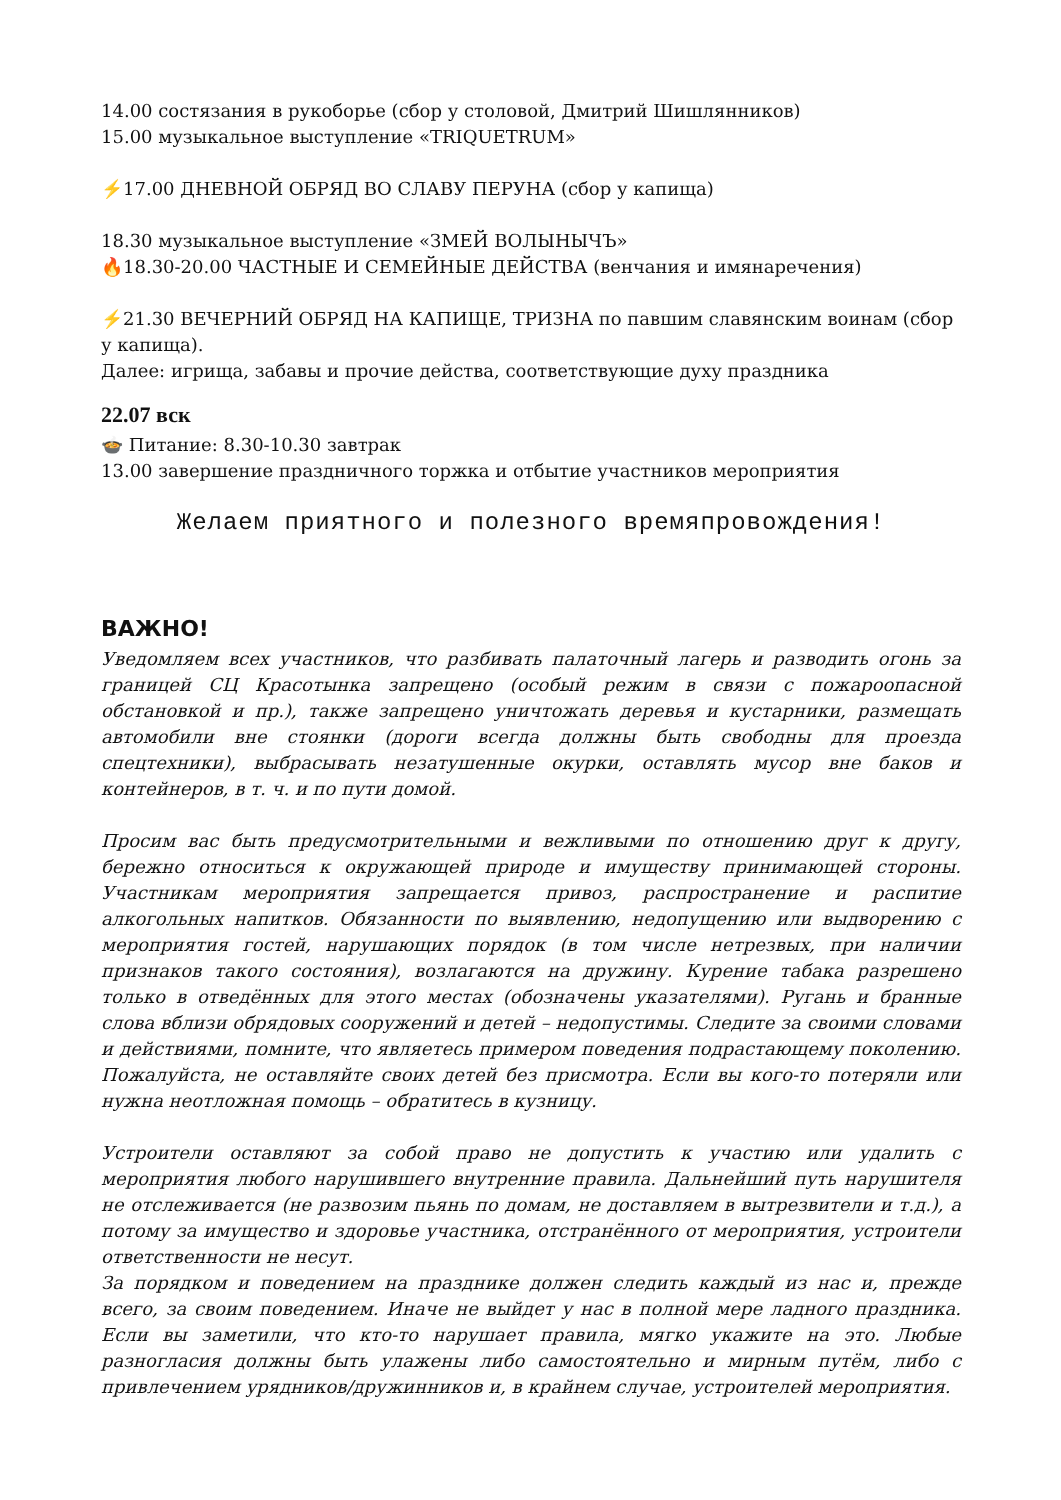14.00 состязания в рукоборье (сбор у столовой, Дмитрий Шишлянников)
15.00 музыкальное выступление «TRIQUETRUM»
⚡17.00 ДНЕВНОЙ ОБРЯД ВО СЛАВУ ПЕРУНА (сбор у капища)
18.30 музыкальное выступление «ЗМЕЙ ВОЛЫНЫЧЪ»
🔥18.30-20.00 ЧАСТНЫЕ И СЕМЕЙНЫЕ ДЕЙСТВА (венчания и имянаречения)
⚡21.30 ВЕЧЕРНИЙ ОБРЯД НА КАПИЩЕ, ТРИЗНА по павшим славянским воинам (сбор у капища).
Далее: игрища, забавы и прочие действа, соответствующие духу праздника
22.07 вск
🍲 Питание: 8.30-10.30 завтрак
13.00 завершение праздничного торжка и отбытие участников мероприятия
Желаем приятного и полезного времяпровождения!
ВАЖНО!
Уведомляем всех участников, что разбивать палаточный лагерь и разводить огонь за границей СЦ Красотынка запрещено (особый режим в связи с пожароопасной обстановкой и пр.), также запрещено уничтожать деревья и кустарники, размещать автомобили вне стоянки (дороги всегда должны быть свободны для проезда спецтехники), выбрасывать незатушенные окурки, оставлять мусор вне баков и контейнеров, в т. ч. и по пути домой.
Просим вас быть предусмотрительными и вежливыми по отношению друг к другу, бережно относиться к окружающей природе и имуществу принимающей стороны. Участникам мероприятия запрещается привоз, распространение и распитие алкогольных напитков. Обязанности по выявлению, недопущению или выдворению с мероприятия гостей, нарушающих порядок (в том числе нетрезвых, при наличии признаков такого состояния), возлагаются на дружину. Курение табака разрешено только в отведённых для этого местах (обозначены указателями). Ругань и бранные слова вблизи обрядовых сооружений и детей – недопустимы. Следите за своими словами и действиями, помните, что являетесь примером поведения подрастающему поколению. Пожалуйста, не оставляйте своих детей без присмотра. Если вы кого-то потеряли или нужна неотложная помощь – обратитесь в кузницу.
Устроители оставляют за собой право не допустить к участию или удалить с мероприятия любого нарушившего внутренние правила. Дальнейший путь нарушителя не отслеживается (не развозим пьянь по домам, не доставляем в вытрезвители и т.д.), а потому за имущество и здоровье участника, отстранённого от мероприятия, устроители ответственности не несут.
За порядком и поведением на празднике должен следить каждый из нас и, прежде всего, за своим поведением. Иначе не выйдет у нас в полной мере ладного праздника. Если вы заметили, что кто-то нарушает правила, мягко укажите на это. Любые разногласия должны быть улажены либо самостоятельно и мирным путём, либо с привлечением урядников/дружинников и, в крайнем случае, устроителей мероприятия.